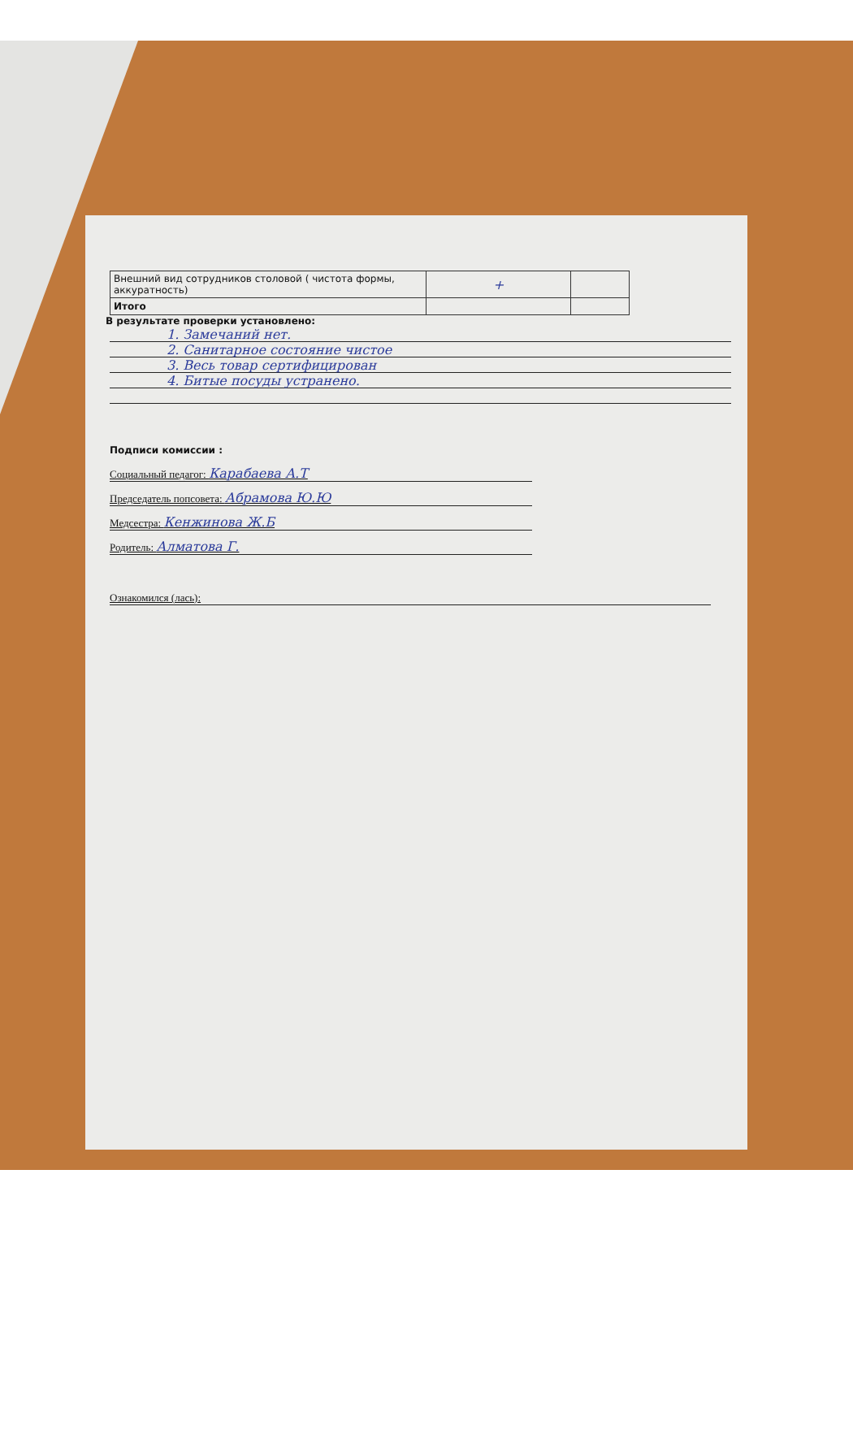| Внешний вид сотрудников столовой ( чистота формы, аккуратность) | + | |
| Итого | | |
В результате проверки установлено:
1. Замечаний нет.
2. Санитарное состояние чистое
3. Весь товар сертифицирован
4. Битые посуды устранено.
Подписи комиссии :
Социальный педагог: Карабаева А.Т
Председатель попсовета: Абрамова Ю.Ю
Медсестра: Кенжинова Ж.Б
Родитель: Алматова Г.
Ознакомился (лась):